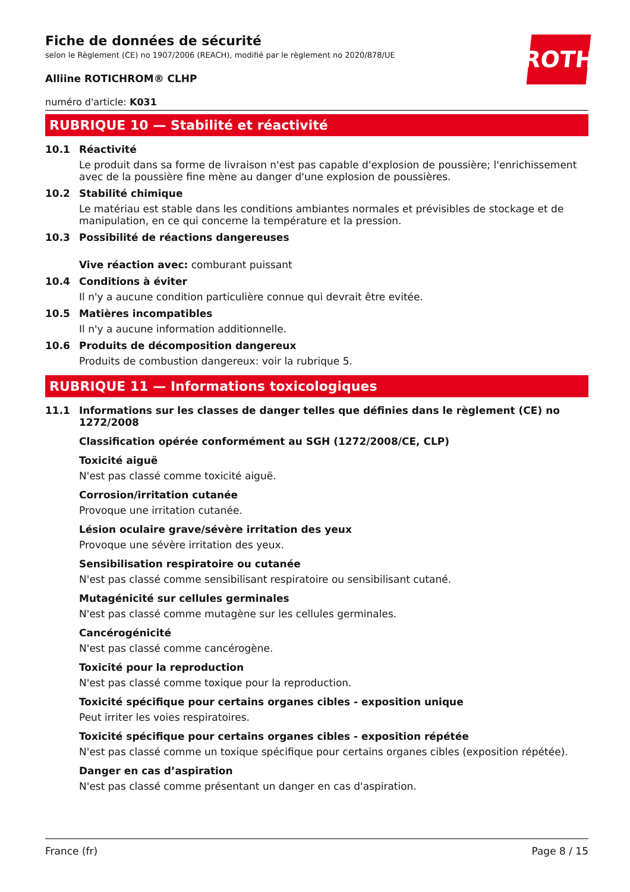ROTH
Fiche de données de sécurité
selon le Règlement (CE) no 1907/2006 (REACH), modifié par le règlement no 2020/878/UE
Alliine ROTICHROM® CLHP
numéro d'article: K031
RUBRIQUE 10 — Stabilité et réactivité
10.1 Réactivité
Le produit dans sa forme de livraison n'est pas capable d'explosion de poussière; l'enrichissement avec de la poussière fine mène au danger d'une explosion de poussières.
10.2 Stabilité chimique
Le matériau est stable dans les conditions ambiantes normales et prévisibles de stockage et de manipulation, en ce qui concerne la température et la pression.
10.3 Possibilité de réactions dangereuses
Vive réaction avec: comburant puissant
10.4 Conditions à éviter
Il n'y a aucune condition particulière connue qui devrait être evitée.
10.5 Matières incompatibles
Il n'y a aucune information additionnelle.
10.6 Produits de décomposition dangereux
Produits de combustion dangereux: voir la rubrique 5.
RUBRIQUE 11 — Informations toxicologiques
11.1 Informations sur les classes de danger telles que définies dans le règlement (CE) no 1272/2008
Classification opérée conformément au SGH (1272/2008/CE, CLP)
Toxicité aiguë
N'est pas classé comme toxicité aiguë.
Corrosion/irritation cutanée
Provoque une irritation cutanée.
Lésion oculaire grave/sévère irritation des yeux
Provoque une sévère irritation des yeux.
Sensibilisation respiratoire ou cutanée
N'est pas classé comme sensibilisant respiratoire ou sensibilisant cutané.
Mutagénicité sur cellules germinales
N'est pas classé comme mutagène sur les cellules germinales.
Cancérogénicité
N'est pas classé comme cancérogène.
Toxicité pour la reproduction
N'est pas classé comme toxique pour la reproduction.
Toxicité spécifique pour certains organes cibles - exposition unique
Peut irriter les voies respiratoires.
Toxicité spécifique pour certains organes cibles - exposition répétée
N'est pas classé comme un toxique spécifique pour certains organes cibles (exposition répétée).
Danger en cas d’aspiration
N'est pas classé comme présentant un danger en cas d'aspiration.
France (fr) Page 8 / 15